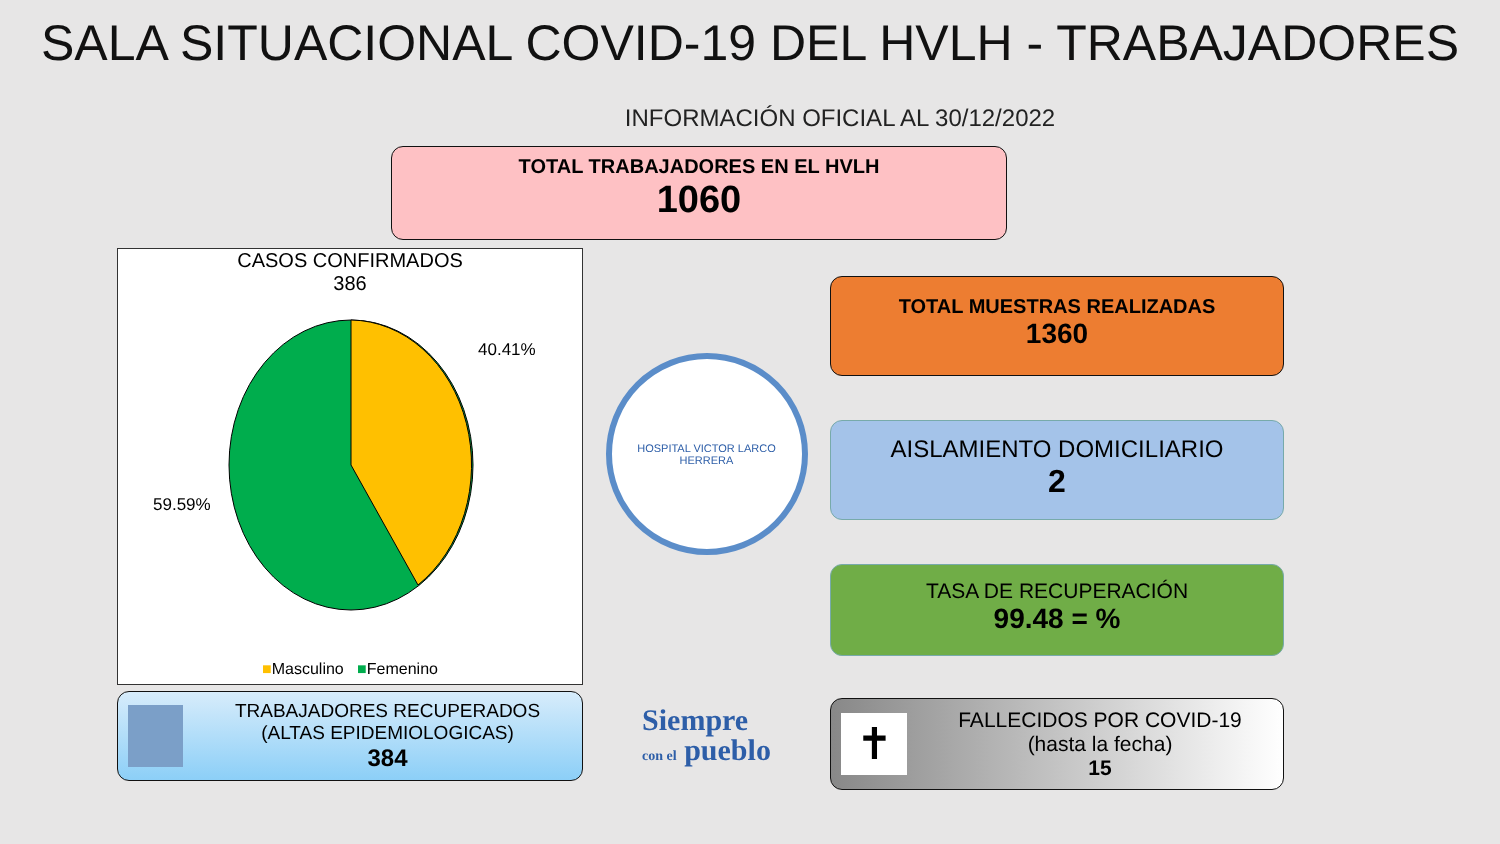SALA SITUACIONAL COVID-19 DEL HVLH - TRABAJADORES
INFORMACIÓN OFICIAL AL 30/12/2022
TOTAL TRABAJADORES EN EL HVLH
1060
CASOS CONFIRMADOS
386
40.41%
59.59%
■Masculino ■Femenino
TRABAJADORES RECUPERADOS
(ALTAS EPIDEMIOLOGICAS)
384
HOSPITAL VICTOR LARCO HERRERA
Siempre
con el pueblo
TOTAL MUESTRAS REALIZADAS
1360
AISLAMIENTO DOMICILIARIO
2
TASA DE RECUPERACIÓN
99.48 = %
✝
FALLECIDOS POR COVID-19
(hasta la fecha)
15